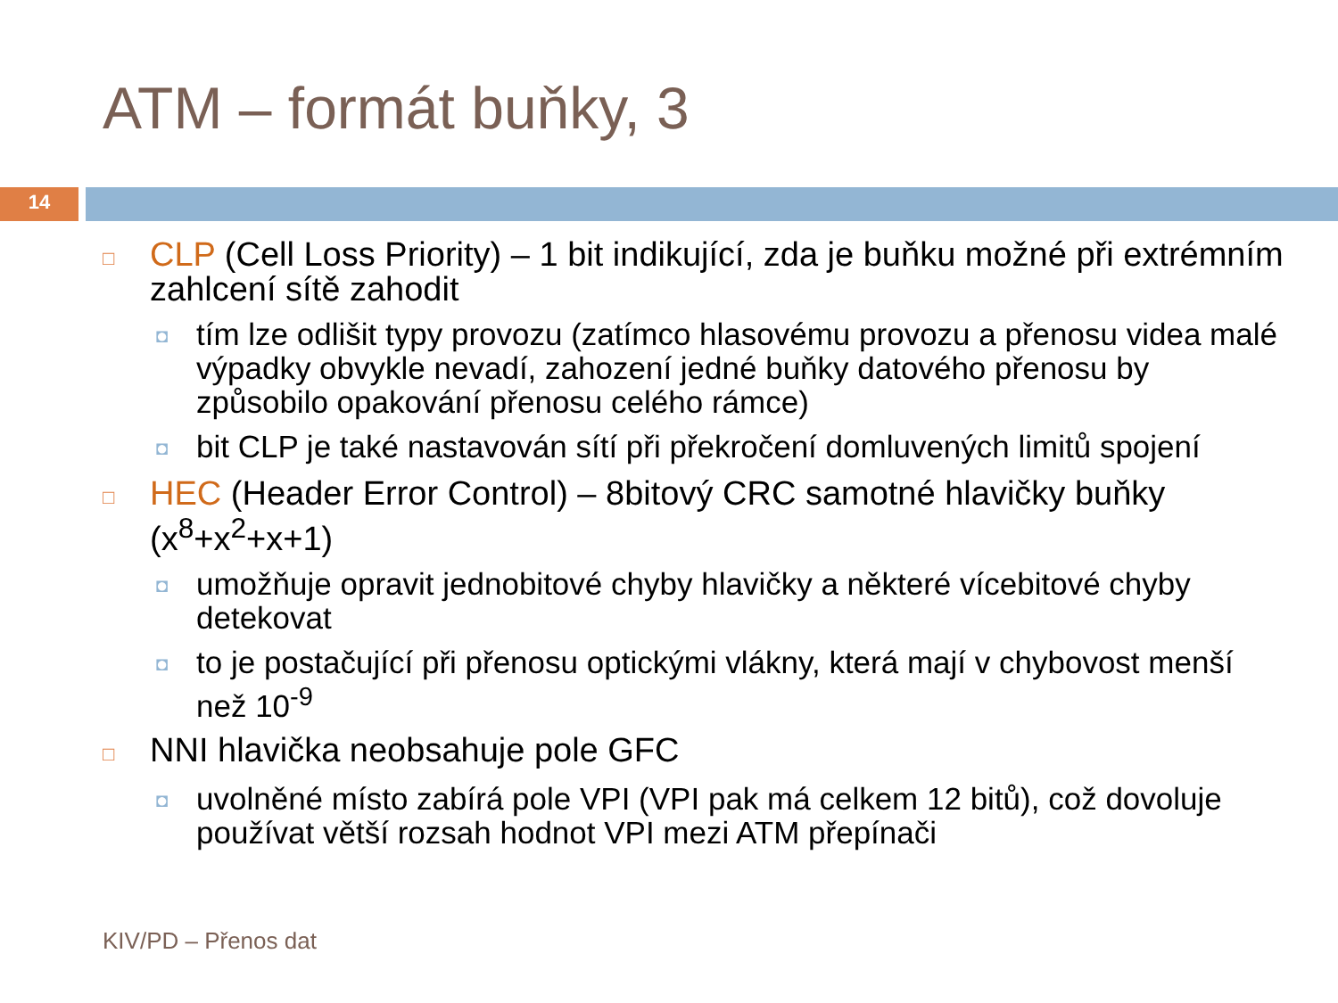ATM – formát buňky, 3
14
□ CLP (Cell Loss Priority) – 1 bit indikující, zda je buňku možné při extrémním zahlcení sítě zahodit
◘ tím lze odlišit typy provozu (zatímco hlasovému provozu a přenosu videa malé výpadky obvykle nevadí, zahození jedné buňky datového přenosu by způsobilo opakování přenosu celého rámce)
◘ bit CLP je také nastavován sítí při překročení domluvených limitů spojení
□ HEC (Header Error Control) – 8bitový CRC samotné hlavičky buňky (x<sup>8</sup>+x<sup>2</sup>+x+1)
◘ umožňuje opravit jednobitové chyby hlavičky a některé vícebitové chyby detekovat
◘ to je postačující při přenosu optickými vlákny, která mají v chybovost menší než 10<sup>-9</sup>
□ NNI hlavička neobsahuje pole GFC
◘ uvolněné místo zabírá pole VPI (VPI pak má celkem 12 bitů), což dovoluje používat větší rozsah hodnot VPI mezi ATM přepínači
KIV/PD – Přenos dat